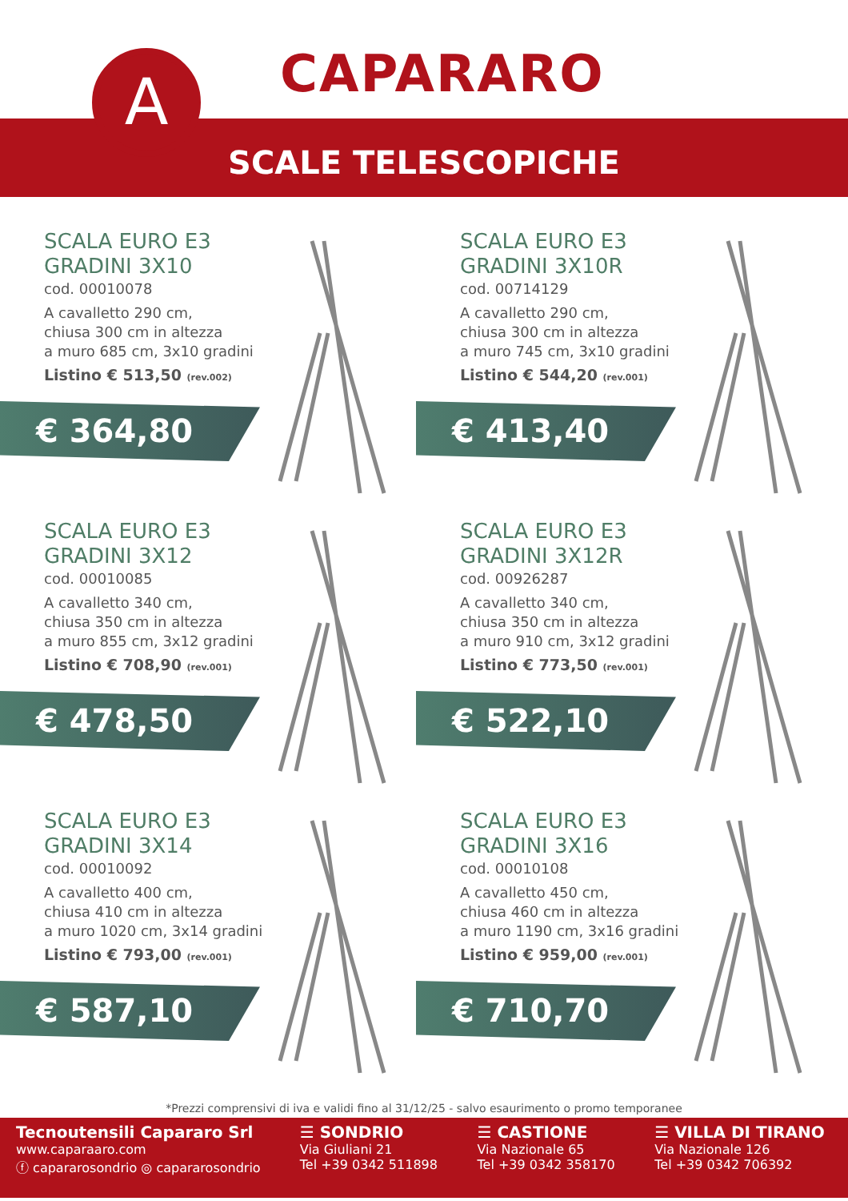A CAPARARO
SCALE TELESCOPICHE
SCALA EURO E3
GRADINI 3X10
cod. 00010078
A cavalletto 290 cm,
chiusa 300 cm in altezza
a muro 685 cm, 3x10 gradini
Listino € 513,50 (rev.002)
€ 364,80
SCALA EURO E3
GRADINI 3X10R
cod. 00714129
A cavalletto 290 cm,
chiusa 300 cm in altezza
a muro 745 cm, 3x10 gradini
Listino € 544,20 (rev.001)
€ 413,40
SCALA EURO E3
GRADINI 3X12
cod. 00010085
A cavalletto 340 cm,
chiusa 350 cm in altezza
a muro 855 cm, 3x12 gradini
Listino € 708,90 (rev.001)
€ 478,50
SCALA EURO E3
GRADINI 3X12R
cod. 00926287
A cavalletto 340 cm,
chiusa 350 cm in altezza
a muro 910 cm, 3x12 gradini
Listino € 773,50 (rev.001)
€ 522,10
SCALA EURO E3
GRADINI 3X14
cod. 00010092
A cavalletto 400 cm,
chiusa 410 cm in altezza
a muro 1020 cm, 3x14 gradini
Listino € 793,00 (rev.001)
€ 587,10
SCALA EURO E3
GRADINI 3X16
cod. 00010108
A cavalletto 450 cm,
chiusa 460 cm in altezza
a muro 1190 cm, 3x16 gradini
Listino € 959,00 (rev.001)
€ 710,70
*Prezzi comprensivi di iva e validi fino al 31/12/25 - salvo esaurimento o promo temporanee
Tecnoutensili Capararo Srl
www.caparaaro.com
ⓕ capararosondrio ◎ capararosondrio
☰ SONDRIO
Via Giuliani 21
Tel +39 0342 511898
☰ CASTIONE
Via Nazionale 65
Tel +39 0342 358170
☰ VILLA DI TIRANO
Via Nazionale 126
Tel +39 0342 706392